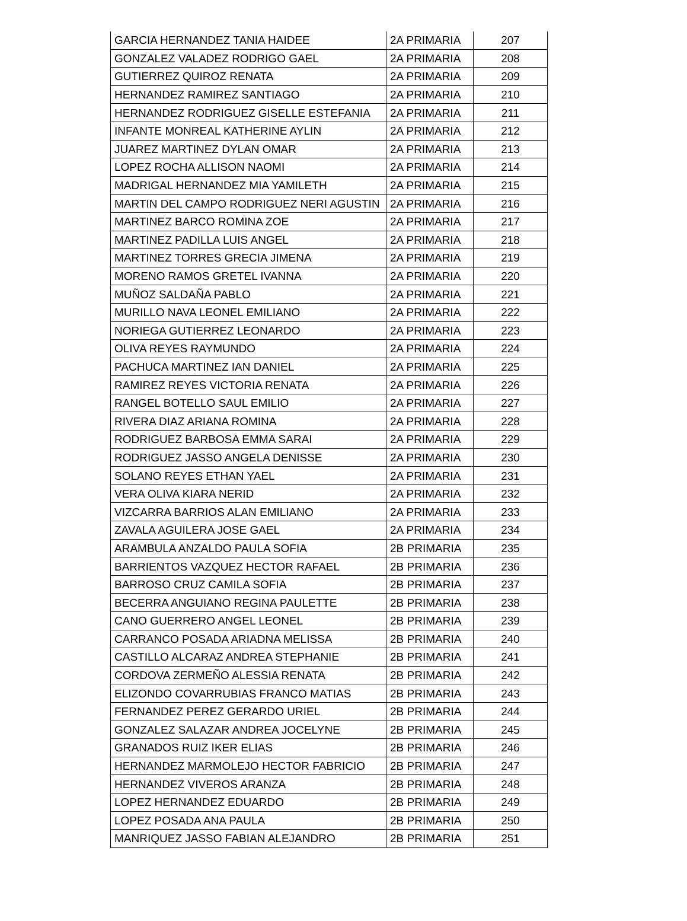| GARCIA HERNANDEZ TANIA HAIDEE | 2A PRIMARIA | 207 |
| GONZALEZ VALADEZ RODRIGO GAEL | 2A PRIMARIA | 208 |
| GUTIERREZ QUIROZ RENATA | 2A PRIMARIA | 209 |
| HERNANDEZ RAMIREZ SANTIAGO | 2A PRIMARIA | 210 |
| HERNANDEZ RODRIGUEZ GISELLE ESTEFANIA | 2A PRIMARIA | 211 |
| INFANTE MONREAL KATHERINE AYLIN | 2A PRIMARIA | 212 |
| JUAREZ MARTINEZ DYLAN OMAR | 2A PRIMARIA | 213 |
| LOPEZ ROCHA ALLISON NAOMI | 2A PRIMARIA | 214 |
| MADRIGAL HERNANDEZ MIA YAMILETH | 2A PRIMARIA | 215 |
| MARTIN DEL CAMPO RODRIGUEZ NERI AGUSTIN | 2A PRIMARIA | 216 |
| MARTINEZ BARCO ROMINA ZOE | 2A PRIMARIA | 217 |
| MARTINEZ PADILLA LUIS ANGEL | 2A PRIMARIA | 218 |
| MARTINEZ TORRES GRECIA JIMENA | 2A PRIMARIA | 219 |
| MORENO RAMOS GRETEL IVANNA | 2A PRIMARIA | 220 |
| MUÑOZ SALDAÑA PABLO | 2A PRIMARIA | 221 |
| MURILLO NAVA LEONEL EMILIANO | 2A PRIMARIA | 222 |
| NORIEGA GUTIERREZ LEONARDO | 2A PRIMARIA | 223 |
| OLIVA REYES RAYMUNDO | 2A PRIMARIA | 224 |
| PACHUCA MARTINEZ IAN DANIEL | 2A PRIMARIA | 225 |
| RAMIREZ REYES VICTORIA RENATA | 2A PRIMARIA | 226 |
| RANGEL BOTELLO SAUL EMILIO | 2A PRIMARIA | 227 |
| RIVERA DIAZ ARIANA ROMINA | 2A PRIMARIA | 228 |
| RODRIGUEZ BARBOSA EMMA SARAI | 2A PRIMARIA | 229 |
| RODRIGUEZ JASSO ANGELA DENISSE | 2A PRIMARIA | 230 |
| SOLANO REYES ETHAN YAEL | 2A PRIMARIA | 231 |
| VERA OLIVA KIARA NERID | 2A PRIMARIA | 232 |
| VIZCARRA BARRIOS ALAN EMILIANO | 2A PRIMARIA | 233 |
| ZAVALA AGUILERA JOSE GAEL | 2A PRIMARIA | 234 |
| ARAMBULA ANZALDO PAULA SOFIA | 2B PRIMARIA | 235 |
| BARRIENTOS VAZQUEZ HECTOR RAFAEL | 2B PRIMARIA | 236 |
| BARROSO CRUZ CAMILA SOFIA | 2B PRIMARIA | 237 |
| BECERRA ANGUIANO REGINA PAULETTE | 2B PRIMARIA | 238 |
| CANO GUERRERO ANGEL LEONEL | 2B PRIMARIA | 239 |
| CARRANCO POSADA ARIADNA MELISSA | 2B PRIMARIA | 240 |
| CASTILLO ALCARAZ ANDREA STEPHANIE | 2B PRIMARIA | 241 |
| CORDOVA ZERMEÑO ALESSIA RENATA | 2B PRIMARIA | 242 |
| ELIZONDO COVARRUBIAS FRANCO MATIAS | 2B PRIMARIA | 243 |
| FERNANDEZ PEREZ GERARDO URIEL | 2B PRIMARIA | 244 |
| GONZALEZ SALAZAR ANDREA JOCELYNE | 2B PRIMARIA | 245 |
| GRANADOS RUIZ IKER ELIAS | 2B PRIMARIA | 246 |
| HERNANDEZ MARMOLEJO HECTOR FABRICIO | 2B PRIMARIA | 247 |
| HERNANDEZ VIVEROS ARANZA | 2B PRIMARIA | 248 |
| LOPEZ HERNANDEZ EDUARDO | 2B PRIMARIA | 249 |
| LOPEZ POSADA ANA PAULA | 2B PRIMARIA | 250 |
| MANRIQUEZ JASSO FABIAN ALEJANDRO | 2B PRIMARIA | 251 |